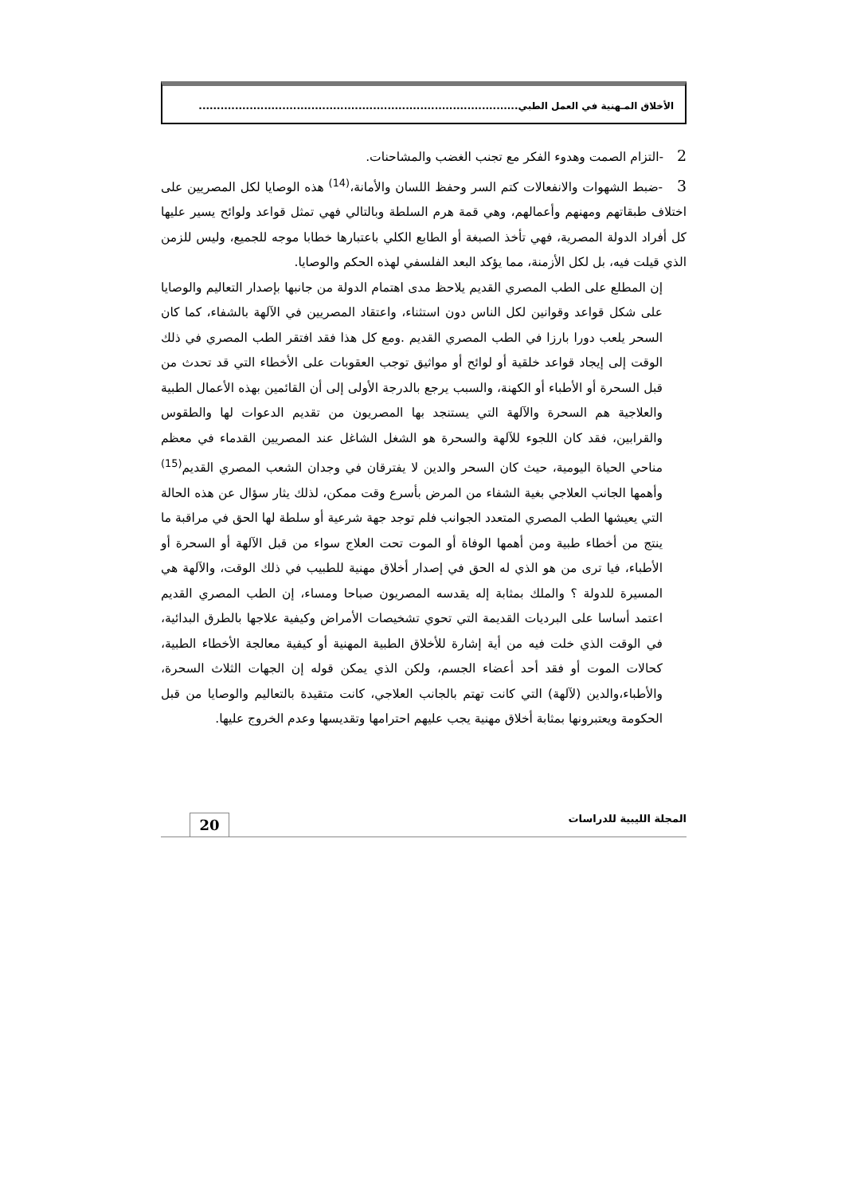الأخلاق المـهنية في العمل الطبي........................................................................................
2 -التزام الصمت وهدوء الفكر مع تجنب الغضب والمشاحنات.
3 -ضبط الشهوات والانفعالات كتم السر وحفظ اللسان والأمانة،<sup>(14)</sup> هذه الوصايا لكل المصريين على اختلاف طبقاتهم ومهنهم وأعمالهم، وهي قمة هرم السلطة وبالتالي فهي تمثل قواعد ولوائح يسير عليها كل أفراد الدولة المصرية، فهي تأخذ الصبغة أو الطابع الكلي باعتبارها خطابا موجه للجميع، وليس للزمن الذي قيلت فيه، بل لكل الأزمنة، مما يؤكد البعد الفلسفي لهذه الحكم والوصايا.
إن المطلع على الطب المصري القديم يلاحظ مدى اهتمام الدولة من جانبها بإصدار التعاليم والوصايا على شكل قواعد وقوانين لكل الناس دون استثناء، واعتقاد المصريين في الآلهة بالشفاء، كما كان السحر يلعب دورا بارزا في الطب المصري القديم .ومع كل هذا فقد افتقر الطب المصري في ذلك الوقت إلى إيجاد قواعد خلقية أو لوائح أو مواثيق توجب العقوبات على الأخطاء التي قد تحدث من قبل السحرة أو الأطباء أو الكهنة، والسبب يرجع بالدرجة الأولى إلى أن القائمين بهذه الأعمال الطبية والعلاجية هم السحرة والآلهة التي يستنجد بها المصريون من تقديم الدعوات لها والطقوس والقرابين، فقد كان اللجوء للآلهة والسحرة هو الشغل الشاغل عند المصريين القدماء في معظم مناحي الحياة اليومية، حيث كان السحر والدين لا يفترقان في وجدان الشعب المصري القديم<sup>(15)</sup> وأهمها الجانب العلاجي بغية الشفاء من المرض بأسرع وقت ممكن، لذلك يثار سؤال عن هذه الحالة التي يعيشها الطب المصري المتعدد الجوانب فلم توجد جهة شرعية أو سلطة لها الحق في مراقبة ما ينتج من أخطاء طبية ومن أهمها الوفاة أو الموت تحت العلاج سواء من قبل الآلهة أو السحرة أو الأطباء، فيا ترى من هو الذي له الحق في إصدار أخلاق مهنية للطبيب في ذلك الوقت، والآلهة هي المسيرة للدولة ؟ والملك بمثابة إله يقدسه المصريون صباحا ومساء، إن الطب المصري القديم اعتمد أساسا على البرديات القديمة التي تحوي تشخيصات الأمراض وكيفية علاجها بالطرق البدائية، في الوقت الذي خلت فيه من أية إشارة للأخلاق الطبية المهنية أو كيفية معالجة الأخطاء الطبية، كحالات الموت أو فقد أحد أعضاء الجسم، ولكن الذي يمكن قوله إن الجهات الثلاث السحرة، والأطباء،والدين (لآلهة) التي كانت تهتم بالجانب العلاجي، كانت متقيدة بالتعاليم والوصايا من قبل الحكومة ويعتبرونها بمثابة أخلاق مهنية يجب عليهم احترامها وتقديسها وعدم الخروج عليها.
المجلة الليبية للدراسات
20